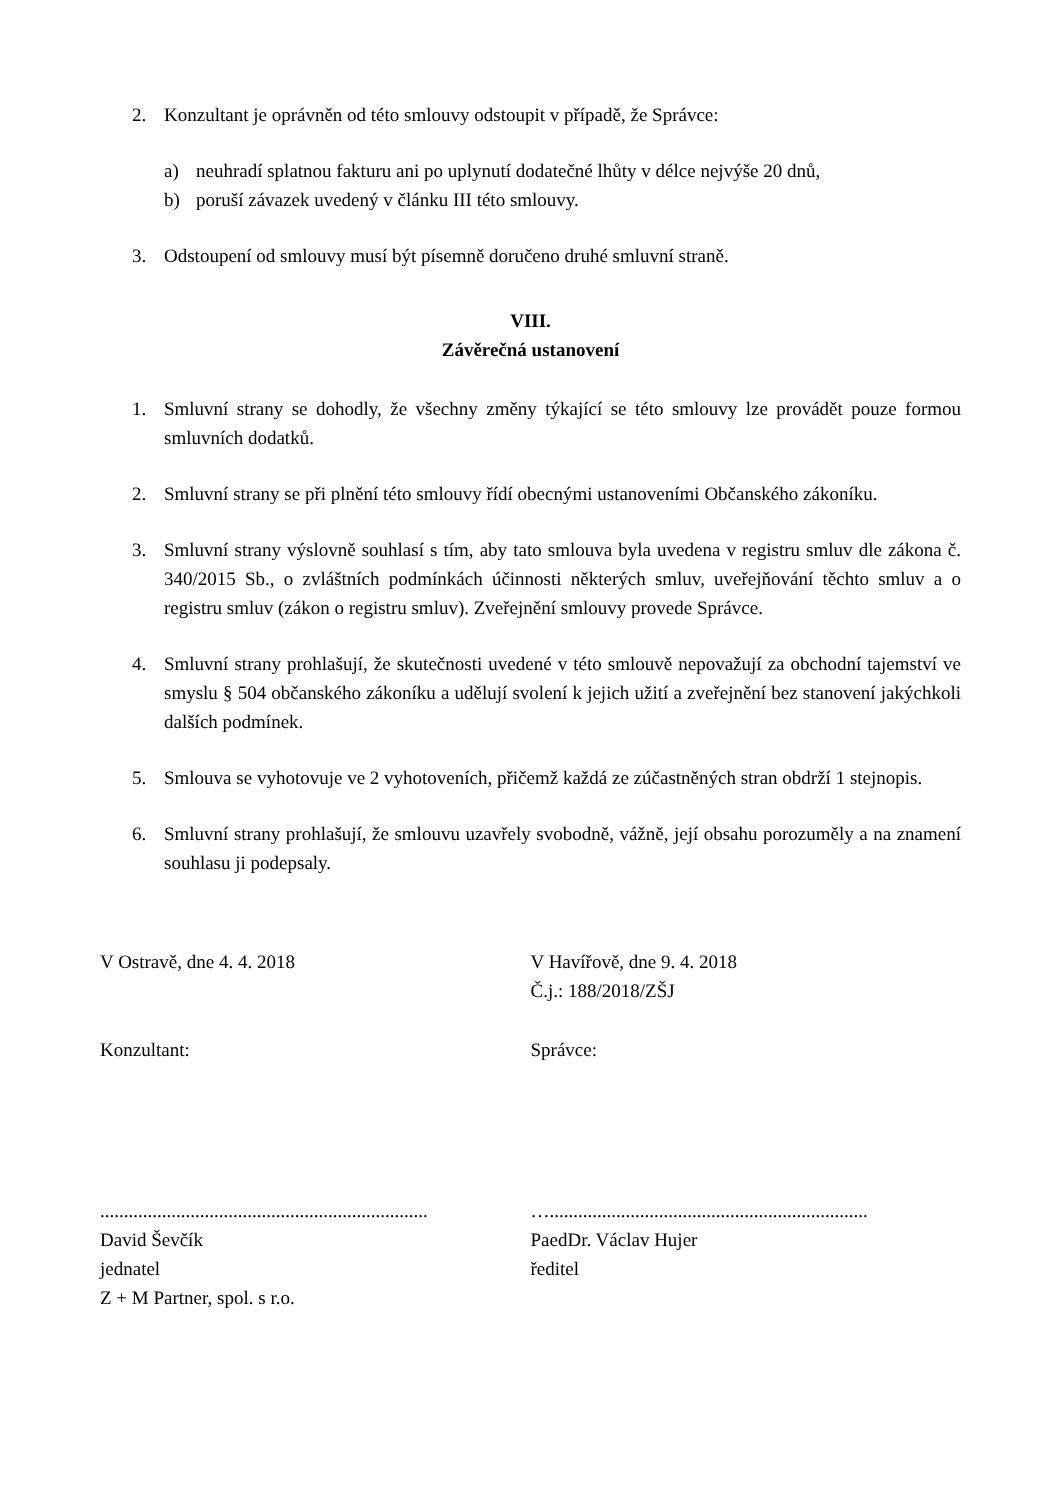2. Konzultant je oprávněn od této smlouvy odstoupit v případě, že Správce:
a) neuhradí splatnou fakturu ani po uplynutí dodatečné lhůty v délce nejvýše 20 dnů,
b) poruší závazek uvedený v článku III této smlouvy.
3. Odstoupení od smlouvy musí být písemně doručeno druhé smluvní straně.
VIII.
Závěrečná ustanovení
1. Smluvní strany se dohodly, že všechny změny týkající se této smlouvy lze provádět pouze formou smluvních dodatků.
2. Smluvní strany se při plnění této smlouvy řídí obecnými ustanoveními Občanského zákoníku.
3. Smluvní strany výslovně souhlasí s tím, aby tato smlouva byla uvedena v registru smluv dle zákona č. 340/2015 Sb., o zvláštních podmínkách účinnosti některých smluv, uveřejňování těchto smluv a o registru smluv (zákon o registru smluv). Zveřejnění smlouvy provede Správce.
4. Smluvní strany prohlašují, že skutečnosti uvedené v této smlouvě nepovažují za obchodní tajemství ve smyslu § 504 občanského zákoníku a udělují svolení k jejich užití a zveřejnění bez stanovení jakýchkoli dalších podmínek.
5. Smlouva se vyhotovuje ve 2 vyhotoveních, přičemž každá ze zúčastněných stran obdrží 1 stejnopis.
6. Smluvní strany prohlašují, že smlouvu uzavřely svobodně, vážně, její obsahu porozuměly a na znamení souhlasu ji podepsaly.
V Ostravě, dne 4. 4. 2018 V Havířově, dne 9. 4. 2018
Č.j.: 188/2018/ZŠJ
Konzultant: Správce:
.....................................................................
David Ševčík
jednatel
Z + M Partner, spol. s r.o.
…...................................................................
PaedDr. Václav Hujer
ředitel